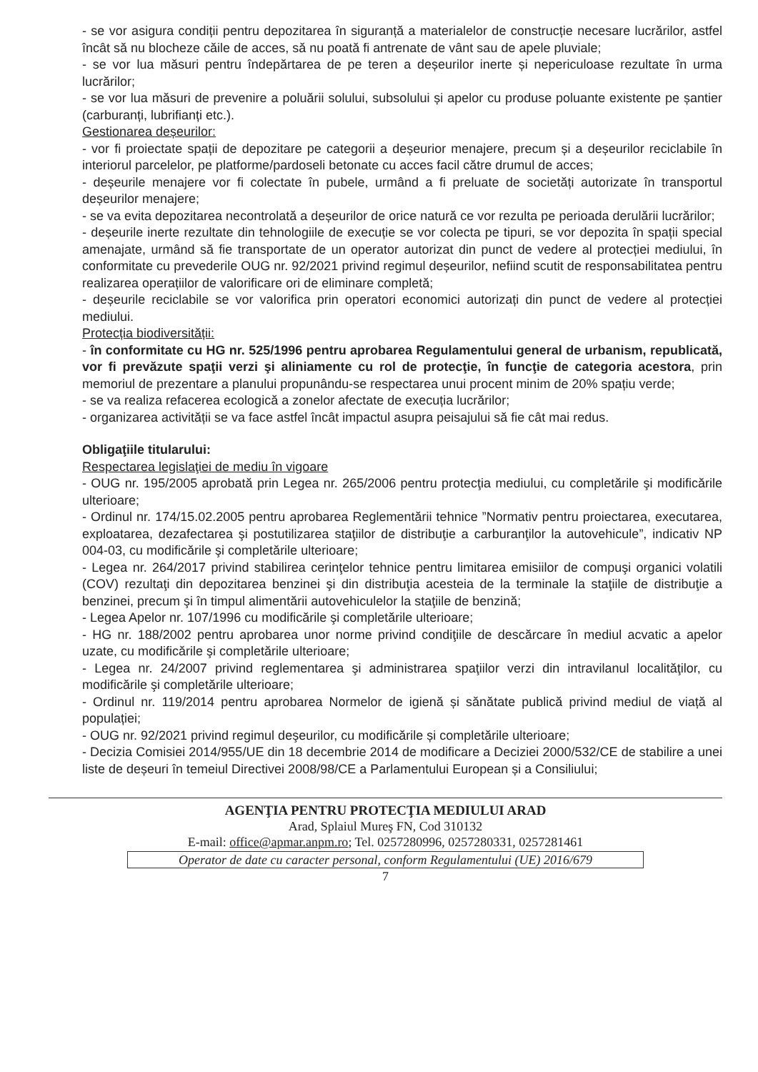- se vor asigura condiții pentru depozitarea în siguranță a materialelor de construcție necesare lucrărilor, astfel încât să nu blocheze căile de acces, să nu poată fi antrenate de vânt sau de apele pluviale;
- se vor lua măsuri pentru îndepărtarea de pe teren a deșeurilor inerte și nepericuloase rezultate în urma lucrărilor;
- se vor lua măsuri de prevenire a poluării solului, subsolului și apelor cu produse poluante existente pe șantier (carburanți, lubrifianți etc.).
Gestionarea deșeurilor:
- vor fi proiectate spații de depozitare pe categorii a deșeurior menajere, precum și a deșeurilor reciclabile în interiorul parcelelor, pe platforme/pardoseli betonate cu acces facil către drumul de acces;
- deșeurile menajere vor fi colectate în pubele, urmând a fi preluate de societăți autorizate în transportul deșeurilor menajere;
- se va evita depozitarea necontrolată a deșeurilor de orice natură ce vor rezulta pe perioada derulării lucrărilor;
- deșeurile inerte rezultate din tehnologiile de execuție se vor colecta pe tipuri, se vor depozita în spații special amenajate, urmând să fie transportate de un operator autorizat din punct de vedere al protecției mediului, în conformitate cu prevederile OUG nr. 92/2021 privind regimul deșeurilor, nefiind scutit de responsabilitatea pentru realizarea operațiilor de valorificare ori de eliminare completă;
- deșeurile reciclabile se vor valorifica prin operatori economici autorizați din punct de vedere al protecției mediului.
Protecția biodiversității:
- în conformitate cu HG nr. 525/1996 pentru aprobarea Regulamentului general de urbanism, republicată, vor fi prevăzute spaţii verzi şi aliniamente cu rol de protecţie, în funcţie de categoria acestora, prin memoriul de prezentare a planului propunându-se respectarea unui procent minim de 20% spațiu verde;
- se va realiza refacerea ecologică a zonelor afectate de execuția lucrărilor;
- organizarea activității se va face astfel încât impactul asupra peisajului să fie cât mai redus.
Obligaţiile titularului:
Respectarea legislaţiei de mediu în vigoare
- OUG nr. 195/2005 aprobată prin Legea nr. 265/2006 pentru protecţia mediului, cu completările şi modificările ulterioare;
- Ordinul nr. 174/15.02.2005 pentru aprobarea Reglementării tehnice ”Normativ pentru proiectarea, executarea, exploatarea, dezafectarea şi postutilizarea staţiilor de distribuţie a carburanţilor la autovehicule”, indicativ NP 004-03, cu modificările şi completările ulterioare;
- Legea nr. 264/2017 privind stabilirea cerinţelor tehnice pentru limitarea emisiilor de compuşi organici volatili (COV) rezultaţi din depozitarea benzinei şi din distribuţia acesteia de la terminale la staţiile de distribuţie a benzinei, precum şi în timpul alimentării autovehiculelor la staţiile de benzină;
- Legea Apelor nr. 107/1996 cu modificările şi completările ulterioare;
- HG nr. 188/2002 pentru aprobarea unor norme privind condiţiile de descărcare în mediul acvatic a apelor uzate, cu modificările şi completările ulterioare;
- Legea nr. 24/2007 privind reglementarea şi administrarea spaţiilor verzi din intravilanul localităţilor, cu modificările şi completările ulterioare;
- Ordinul nr. 119/2014 pentru aprobarea Normelor de igienă și sănătate publică privind mediul de viață al populației;
- OUG nr. 92/2021 privind regimul deşeurilor, cu modificările și completările ulterioare;
- Decizia Comisiei 2014/955/UE din 18 decembrie 2014 de modificare a Deciziei 2000/532/CE de stabilire a unei liste de deșeuri în temeiul Directivei 2008/98/CE a Parlamentului European și a Consiliului;
AGENŢIA PENTRU PROTECŢIA MEDIULUI ARAD
Arad, Splaiul Mureş FN, Cod 310132
E-mail: office@apmar.anpm.ro; Tel. 0257280996, 0257280331, 0257281461
Operator de date cu caracter personal, conform Regulamentului (UE) 2016/679
7